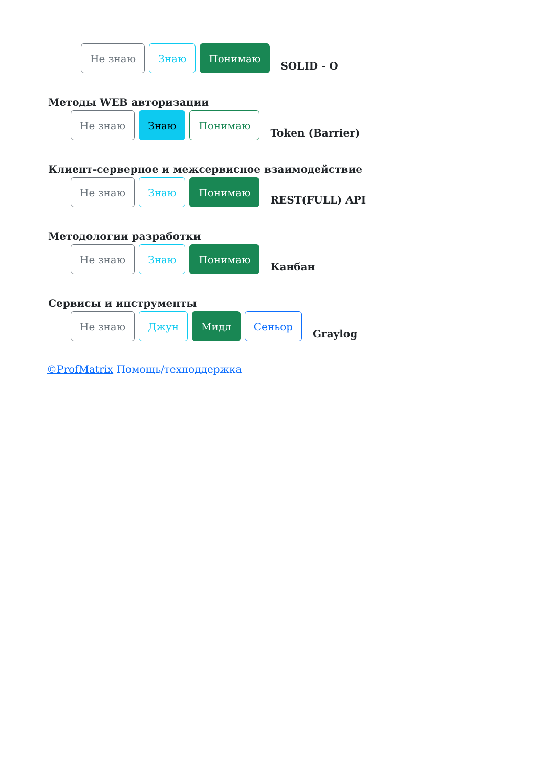Не знаю Знаю Понимаю SOLID - O
Методы WEB авторизации
Не знаю Знаю Понимаю Token (Barrier)
Клиент-серверное и межсервисное взаимодействие
Не знаю Знаю Понимаю REST(FULL) API
Методологии разработки
Не знаю Знаю Понимаю Канбан
Сервисы и инструменты
Не знаю Джун Мидл Сеньор Graylog
©ProfMatrix Помощь/техподдержка